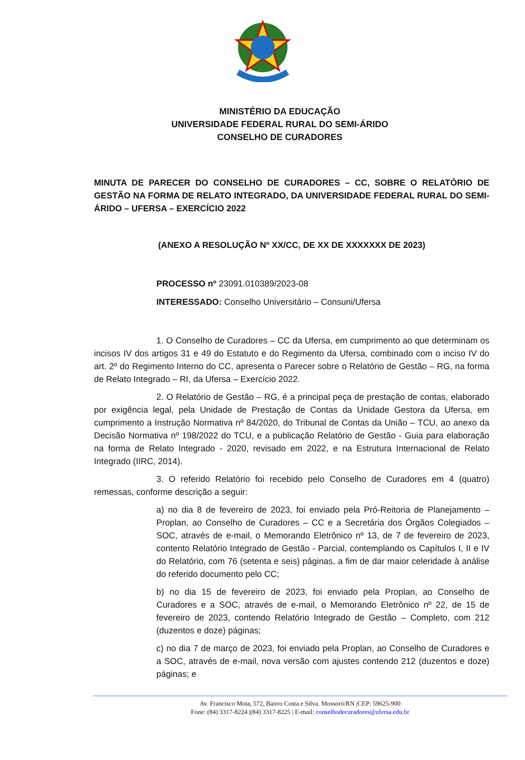MINISTÉRIO DA EDUCAÇÃO
UNIVERSIDADE FEDERAL RURAL DO SEMI-ÁRIDO
CONSELHO DE CURADORES
MINUTA DE PARECER DO CONSELHO DE CURADORES – CC, SOBRE O RELATÓRIO DE GESTÃO NA FORMA DE RELATO INTEGRADO, DA UNIVERSIDADE FEDERAL RURAL DO SEMI-ÁRIDO – UFERSA – EXERCÍCIO 2022
(ANEXO A RESOLUÇÃO Nº XX/CC, DE XX DE XXXXXXX DE 2023)
PROCESSO nº 23091.010389/2023-08
INTERESSADO: Conselho Universitário – Consuni/Ufersa
1. O Conselho de Curadores – CC da Ufersa, em cumprimento ao que determinam os incisos IV dos artigos 31 e 49 do Estatuto e do Regimento da Ufersa, combinado com o inciso IV do art. 2º do Regimento Interno do CC, apresenta o Parecer sobre o Relatório de Gestão – RG, na forma de Relato Integrado – RI, da Ufersa – Exercício 2022.
2. O Relatório de Gestão – RG, é a principal peça de prestação de contas, elaborado por exigência legal, pela Unidade de Prestação de Contas da Unidade Gestora da Ufersa, em cumprimento a Instrução Normativa nº 84/2020, do Tribunal de Contas da União – TCU, ao anexo da Decisão Normativa nº 198/2022 do TCU, e a publicação Relatório de Gestão - Guia para elaboração na forma de Relato Integrado - 2020, revisado em 2022, e na Estrutura Internacional de Relato Integrado (IIRC, 2014).
3. O referido Relatório foi recebido pelo Conselho de Curadores em 4 (quatro) remessas, conforme descrição a seguir:
a) no dia 8 de fevereiro de 2023, foi enviado pela Pró-Reitoria de Planejamento – Proplan, ao Conselho de Curadores – CC e a Secretária dos Órgãos Colegiados – SOC, através de e-mail, o Memorando Eletrônico nº 13, de 7 de fevereiro de 2023, contento Relatório Integrado de Gestão - Parcial, contemplando os Capítulos I, II e IV do Relatório, com 76 (setenta e seis) páginas, a fim de dar maior celeridade à análise do referido documento pelo CC;
b) no dia 15 de fevereiro de 2023, foi enviado pela Proplan, ao Conselho de Curadores e a SOC, através de e-mail, o Memorando Eletrônico nº 22, de 15 de fevereiro de 2023, contendo Relatório Integrado de Gestão – Completo, com 212 (duzentos e doze) páginas;
c) no dia 7 de março de 2023, foi enviado pela Proplan, ao Conselho de Curadores e a SOC, através de e-mail, nova versão com ajustes contendo 212 (duzentos e doze) páginas; e
Av. Francisco Mota, 572, Bairro Costa e Silva. Mossoró/RN |CEP: 59625-900
Fone: (84) 3317-8224 |(84) 3317-8225 | E-mail: conselhodecuradores@ufersa.edu.br